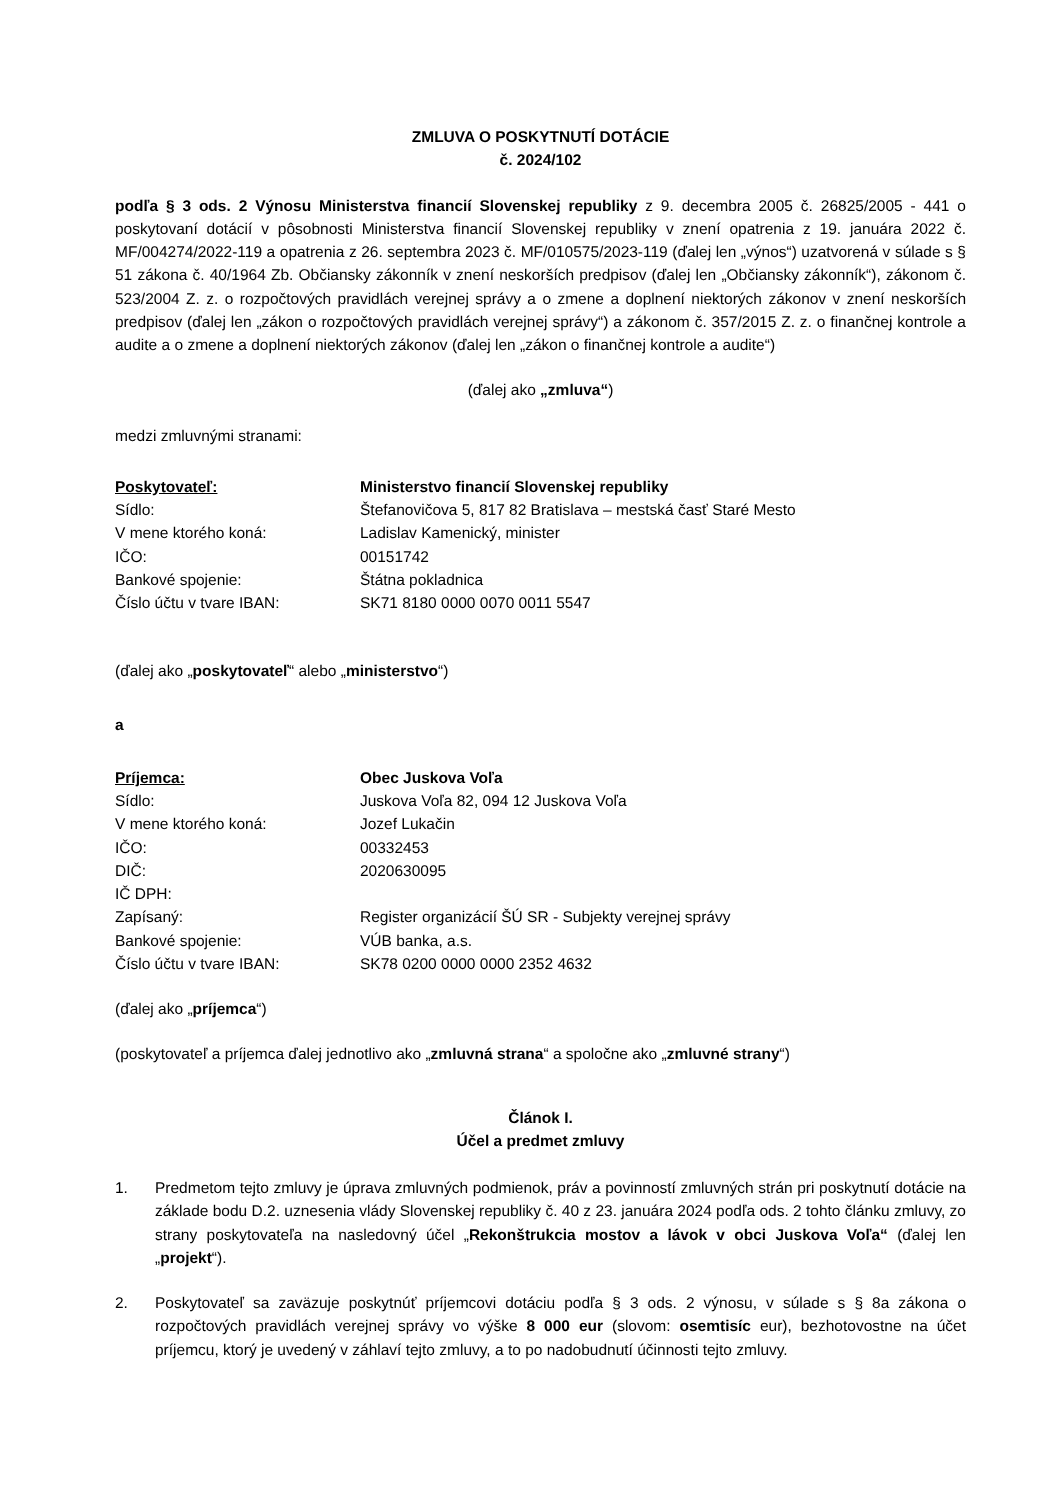ZMLUVA O POSKYTNUTÍ DOTÁCIE
č. 2024/102
podľa § 3 ods. 2 Výnosu Ministerstva financií Slovenskej republiky z 9. decembra 2005 č. 26825/2005 - 441 o poskytovaní dotácií v pôsobnosti Ministerstva financií Slovenskej republiky v znení opatrenia z 19. januára 2022 č. MF/004274/2022-119 a opatrenia z 26. septembra 2023 č. MF/010575/2023-119 (ďalej len „výnos“) uzatvorená v súlade s § 51 zákona č. 40/1964 Zb. Občiansky zákonník v znení neskorších predpisov (ďalej len „Občiansky zákonník“), zákonom č. 523/2004 Z. z. o rozpočtových pravidlách verejnej správy a o zmene a doplnení niektorých zákonov v znení neskorších predpisov (ďalej len „zákon o rozpočtových pravidlách verejnej správy“) a zákonom č. 357/2015 Z. z. o finančnej kontrole a audite a o zmene a doplnení niektorých zákonov (ďalej len „zákon o finančnej kontrole a audite“)
(ďalej ako „zmluva“)
medzi zmluvnými stranami:
Poskytovateľ: Ministerstvo financií Slovenskej republiky
Sídlo: Štefanovičova 5, 817 82 Bratislava – mestská časť Staré Mesto
V mene ktorého koná: Ladislav Kamenický, minister
IČO: 00151742
Bankové spojenie: Štátna pokladnica
Číslo účtu v tvare IBAN: SK71 8180 0000 0070 0011 5547
(ďalej ako „poskytovateľ“ alebo „ministerstvo“)
a
Príjemca: Obec Juskova Voľa
Sídlo: Juskova Voľa 82, 094 12 Juskova Voľa
V mene ktorého koná: Jozef Lukačin
IČO: 00332453
DIČ: 2020630095
IČ DPH:
Zapísaný: Register organizácií ŠÚ SR - Subjekty verejnej správy
Bankové spojenie: VÚB banka, a.s.
Číslo účtu v tvare IBAN: SK78 0200 0000 0000 2352 4632
(ďalej ako „príjemca“)
(poskytovateľ a príjemca ďalej jednotlivo ako „zmluvná strana“ a spoločne ako „zmluvné strany“)
Článok I.
Účel a predmet zmluvy
1. Predmetom tejto zmluvy je úprava zmluvných podmienok, práv a povinností zmluvných strán pri poskytnutí dotácie na základe bodu D.2. uznesenia vlády Slovenskej republiky č. 40 z 23. januára 2024 podľa ods. 2 tohto článku zmluvy, zo strany poskytovateľa na nasledovný účel „Rekonštrukcia mostov a lávok v obci Juskova Voľa“ (ďalej len „projekt“).
2. Poskytovateľ sa zaväzuje poskytnúť príjemcovi dotáciu podľa § 3 ods. 2 výnosu, v súlade s § 8a zákona o rozpočtových pravidlách verejnej správy vo výške 8 000 eur (slovom: osemtisíc eur), bezhotovostne na účet príjemcu, ktorý je uvedený v záhlaví tejto zmluvy, a to po nadobudnutí účinnosti tejto zmluvy.